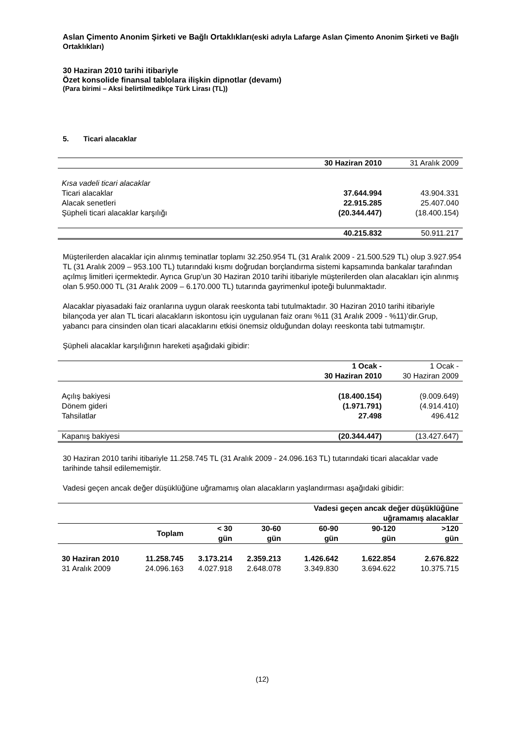Aslan Çimento Anonim Şirketi ve Bağlı Ortaklıkları(eski adıyla Lafarge Aslan Çimento Anonim Şirketi ve Bağlı Ortaklıkları)
30 Haziran 2010 tarihi itibariyle
Özet konsolide finansal tablolara ilişkin dipnotlar (devamı)
(Para birimi – Aksi belirtilmedikçe Türk Lirası (TL))
5. Ticari alacaklar
| | 30 Haziran 2010 | 31 Aralık 2009 |
| --- | --- | --- |
| Kısa vadeli ticari alacaklar | | |
| Ticari alacaklar | 37.644.994 | 43.904.331 |
| Alacak senetleri | 22.915.285 | 25.407.040 |
| Şüpheli ticari alacaklar karşılığı | (20.344.447) | (18.400.154) |
| | 40.215.832 | 50.911.217 |
Müşterilerden alacaklar için alınmış teminatlar toplamı 32.250.954 TL (31 Aralık 2009 - 21.500.529 TL) olup 3.927.954 TL (31 Aralık 2009 – 953.100 TL) tutarındaki kısmı doğrudan borçlandırma sistemi kapsamında bankalar tarafından açılmış limitleri içermektedir. Ayrıca Grup’un 30 Haziran 2010 tarihi itibariyle müşterilerden olan alacakları için alınmış olan 5.950.000 TL (31 Aralık 2009 – 6.170.000 TL) tutarında gayrimenkul ipoteği bulunmaktadır.
Alacaklar piyasadaki faiz oranlarına uygun olarak reeskonta tabi tutulmaktadır. 30 Haziran 2010 tarihi itibariyle bilançoda yer alan TL ticari alacakların iskontosu için uygulanan faiz oranı %11 (31 Aralık 2009 - %11)’dir.Grup, yabancı para cinsinden olan ticari alacaklarını etkisi önemsiz olduğundan dolayı reeskonta tabi tutmamıştır.
Şüpheli alacaklar karşılığının hareketi aşağıdaki gibidir:
| | 1 Ocak - 30 Haziran 2010 | 1 Ocak - 30 Haziran 2009 |
| --- | --- | --- |
| Açılış bakiyesi | (18.400.154) | (9.009.649) |
| Dönem gideri | (1.971.791) | (4.914.410) |
| Tahsilatlar | 27.498 | 496.412 |
| Kapanış bakiyesi | (20.344.447) | (13.427.647) |
30 Haziran 2010 tarihi itibariyle 11.258.745 TL (31 Aralık 2009 - 24.096.163 TL) tutarındaki ticari alacaklar vade tarihinde tahsil edilememiştir.
Vadesi geçen ancak değer düşüklüğüne uğramamış olan alacakların yaşlandırması aşağıdaki gibidir:
| | | | | Vadesi geçen ancak değer düşüklüğüne uğramamış alacaklar | | |
| --- | --- | --- | --- | --- | --- | --- |
| | Toplam | < 30 gün | 30-60 gün | 60-90 gün | 90-120 gün | >120 gün |
| 30 Haziran 2010 | 11.258.745 | 3.173.214 | 2.359.213 | 1.426.642 | 1.622.854 | 2.676.822 |
| 31 Aralık 2009 | 24.096.163 | 4.027.918 | 2.648.078 | 3.349.830 | 3.694.622 | 10.375.715 |
(12)